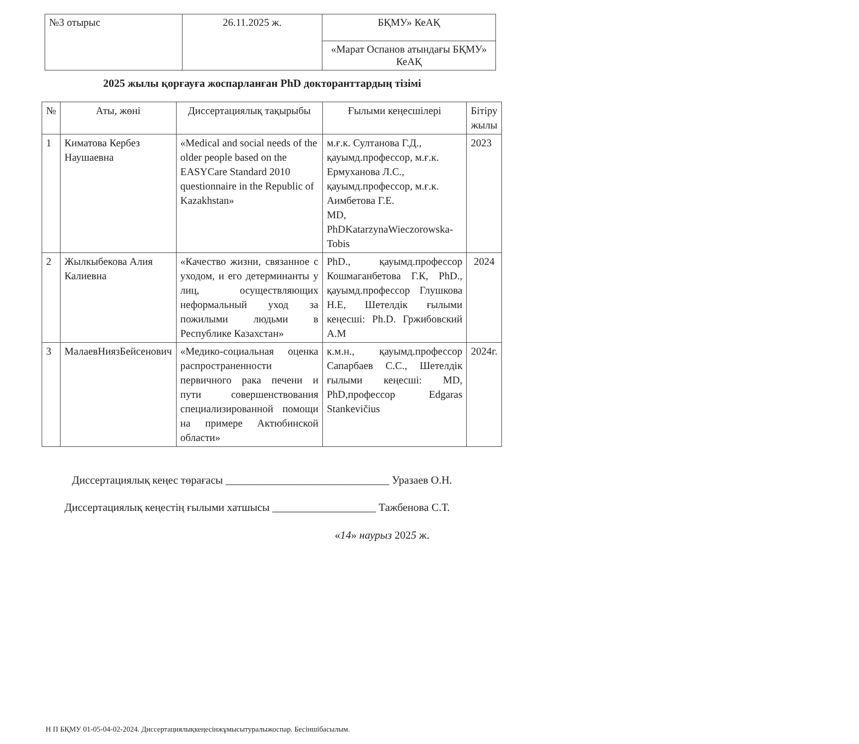| №3 отырыс | 26.11.2025 ж. | БҚМУ» КеАҚ |
| | | «Марат Оспанов атындағы БҚМУ» КеАҚ |
2025 жылы қорғауға жоспарланған PhD докторанттардың тізімі
| № | Аты, жөні | Диссертациялық тақырыбы | Ғылыми кеңесшілері | Бітіру жылы |
| --- | --- | --- | --- | --- |
| 1 | Киматова Кербез Наушаевна | «Medical and social needs of the older people based on the EASYCare Standard 2010 questionnaire in the Republic of Kazakhstan» | м.ғ.к. Султанова Г.Д., қауымд.профессор, м.ғ.к. Ермуханова Л.С., қауымд.профессор, м.ғ.к. Аимбетова Г.Е. MD, PhDKatarzynaWieczorowska-Tobis | 2023 |
| 2 | Жылкыбекова Алия Калиевна | «Качество жизни, связанное с уходом, и его детерминанты у лиц, осуществляющих неформальный уход за пожилыми людьми в Республике Казахстан» | PhD., қауымд.профессор Кошмаганбетова Г.К, PhD., қауымд.профессор Глушкова Н.Е, Шетелдік ғылыми кеңесші: Ph.D. Гржибовский А.М | 2024 |
| 3 | МалаевНиязБейсенович | «Медико-социальная оценка распространенности первичного рака печени и пути совершенствования специализированной помощи на примере Актюбинской области» | к.м.н., қауымд.профессор Сапарбаев С.С., Шетелдік ғылыми кеңесші: MD, PhD,профессор Edgaras Stankevičius | 2024г. |
Диссертациялық кеңес төрағасы ______________________________ Уразаев О.Н.
Диссертациялық кеңестің ғылыми хатшысы ___________________ Тажбенова С.Т.
«14» наурыз 2025 ж.
Н П БҚМУ 01-05-04-02-2024. Диссертациялықкеңесінжұмысытуралыжоспар. Бесіншібасылым.